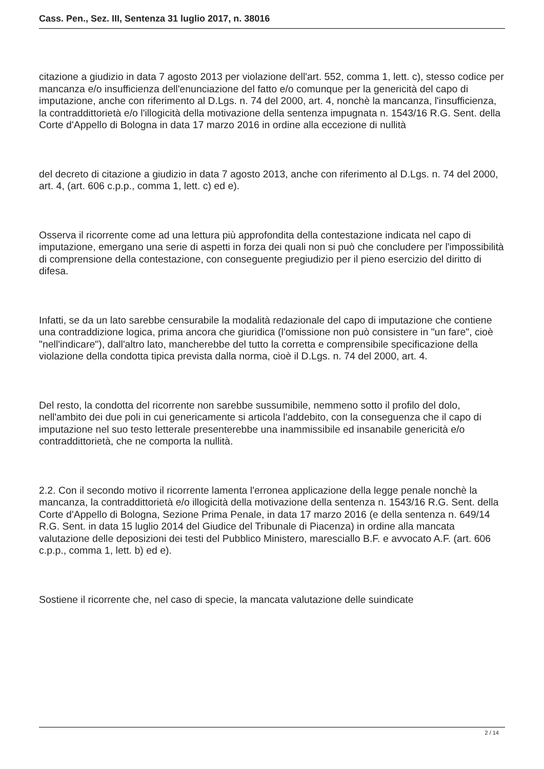Cass. Pen., Sez. III, Sentenza 31 luglio 2017, n. 38016
citazione a giudizio in data 7 agosto 2013 per violazione dell'art. 552, comma 1, lett. c), stesso codice per mancanza e/o insufficienza dell'enunciazione del fatto e/o comunque per la genericità del capo di imputazione, anche con riferimento al D.Lgs. n. 74 del 2000, art. 4, nonchè la mancanza, l'insufficienza, la contraddittorietà e/o l'illogicità della motivazione della sentenza impugnata n. 1543/16 R.G. Sent. della Corte d'Appello di Bologna in data 17 marzo 2016 in ordine alla eccezione di nullità
del decreto di citazione a giudizio in data 7 agosto 2013, anche con riferimento al D.Lgs. n. 74 del 2000, art. 4, (art. 606 c.p.p., comma 1, lett. c) ed e).
Osserva il ricorrente come ad una lettura più approfondita della contestazione indicata nel capo di imputazione, emergano una serie di aspetti in forza dei quali non si può che concludere per l'impossibilità di comprensione della contestazione, con conseguente pregiudizio per il pieno esercizio del diritto di difesa.
Infatti, se da un lato sarebbe censurabile la modalità redazionale del capo di imputazione che contiene una contraddizione logica, prima ancora che giuridica (l'omissione non può consistere in "un fare", cioè "nell'indicare"), dall'altro lato, mancherebbe del tutto la corretta e comprensibile specificazione della violazione della condotta tipica prevista dalla norma, cioè il D.Lgs. n. 74 del 2000, art. 4.
Del resto, la condotta del ricorrente non sarebbe sussumibile, nemmeno sotto il profilo del dolo, nell'ambito dei due poli in cui genericamente si articola l'addebito, con la conseguenza che il capo di imputazione nel suo testo letterale presenterebbe una inammissibile ed insanabile genericità e/o contraddittorietà, che ne comporta la nullità.
2.2. Con il secondo motivo il ricorrente lamenta l'erronea applicazione della legge penale nonchè la mancanza, la contraddittorietà e/o illogicità della motivazione della sentenza n. 1543/16 R.G. Sent. della Corte d'Appello di Bologna, Sezione Prima Penale, in data 17 marzo 2016 (e della sentenza n. 649/14 R.G. Sent. in data 15 luglio 2014 del Giudice del Tribunale di Piacenza) in ordine alla mancata valutazione delle deposizioni dei testi del Pubblico Ministero, maresciallo B.F. e avvocato A.F. (art. 606 c.p.p., comma 1, lett. b) ed e).
Sostiene il ricorrente che, nel caso di specie, la mancata valutazione delle suindicate
2 / 14